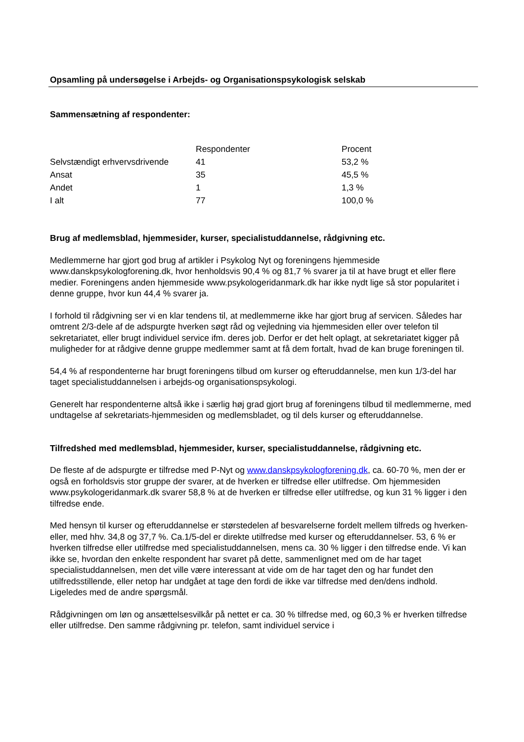Opsamling på undersøgelse i Arbejds- og Organisationspsykologisk selskab
Sammensætning af respondenter:
| | Respondenter | Procent |
| Selvstændigt erhvervsdrivende | 41 | 53,2 % |
| Ansat | 35 | 45,5 % |
| Andet | 1 | 1,3 % |
| I alt | 77 | 100,0 % |
Brug af medlemsblad, hjemmesider, kurser, specialistuddannelse, rådgivning etc.
Medlemmerne har gjort god brug af artikler i Psykolog Nyt og foreningens hjemmeside www.danskpsykologforening.dk, hvor henholdsvis 90,4 % og 81,7 % svarer ja til at have brugt et eller flere medier. Foreningens anden hjemmeside www.psykologeridanmark.dk har ikke nydt lige så stor popularitet i denne gruppe, hvor kun 44,4 % svarer ja.
I forhold til rådgivning ser vi en klar tendens til, at medlemmerne ikke har gjort brug af servicen. Således har omtrent 2/3-dele af de adspurgte hverken søgt råd og vejledning via hjemmesiden eller over telefon til sekretariatet, eller brugt individuel service ifm. deres job. Derfor er det helt oplagt, at sekretariatet kigger på muligheder for at rådgive denne gruppe medlemmer samt at få dem fortalt, hvad de kan bruge foreningen til.
54,4 % af respondenterne har brugt foreningens tilbud om kurser og efteruddannelse, men kun 1/3-del har taget specialistuddannelsen i arbejds-og organisationspsykologi.
Generelt har respondenterne altså ikke i særlig høj grad gjort brug af foreningens tilbud til medlemmerne, med undtagelse af sekretariats-hjemmesiden og medlemsbladet, og til dels kurser og efteruddannelse.
Tilfredshed med medlemsblad, hjemmesider, kurser, specialistuddannelse, rådgivning etc.
De fleste af de adspurgte er tilfredse med P-Nyt og www.danskpsykologforening.dk, ca. 60-70 %, men der er også en forholdsvis stor gruppe der svarer, at de hverken er tilfredse eller utilfredse. Om hjemmesiden www.psykologeridanmark.dk svarer 58,8 % at de hverken er tilfredse eller utilfredse, og kun 31 % ligger i den tilfredse ende.
Med hensyn til kurser og efteruddannelse er størstedelen af besvarelserne fordelt mellem tilfreds og hverken-eller, med hhv. 34,8 og 37,7 %. Ca.1/5-del er direkte utilfredse med kurser og efteruddannelser. 53, 6 % er hverken tilfredse eller utilfredse med specialistuddannelsen, mens ca. 30 % ligger i den tilfredse ende. Vi kan ikke se, hvordan den enkelte respondent har svaret på dette, sammenlignet med om de har taget specialistuddannelsen, men det ville være interessant at vide om de har taget den og har fundet den utilfredsstillende, eller netop har undgået at tage den fordi de ikke var tilfredse med den/dens indhold. Ligeledes med de andre spørgsmål.
Rådgivningen om løn og ansættelsesvilkår på nettet er ca. 30 % tilfredse med, og 60,3 % er hverken tilfredse eller utilfredse. Den samme rådgivning pr. telefon, samt individuel service i